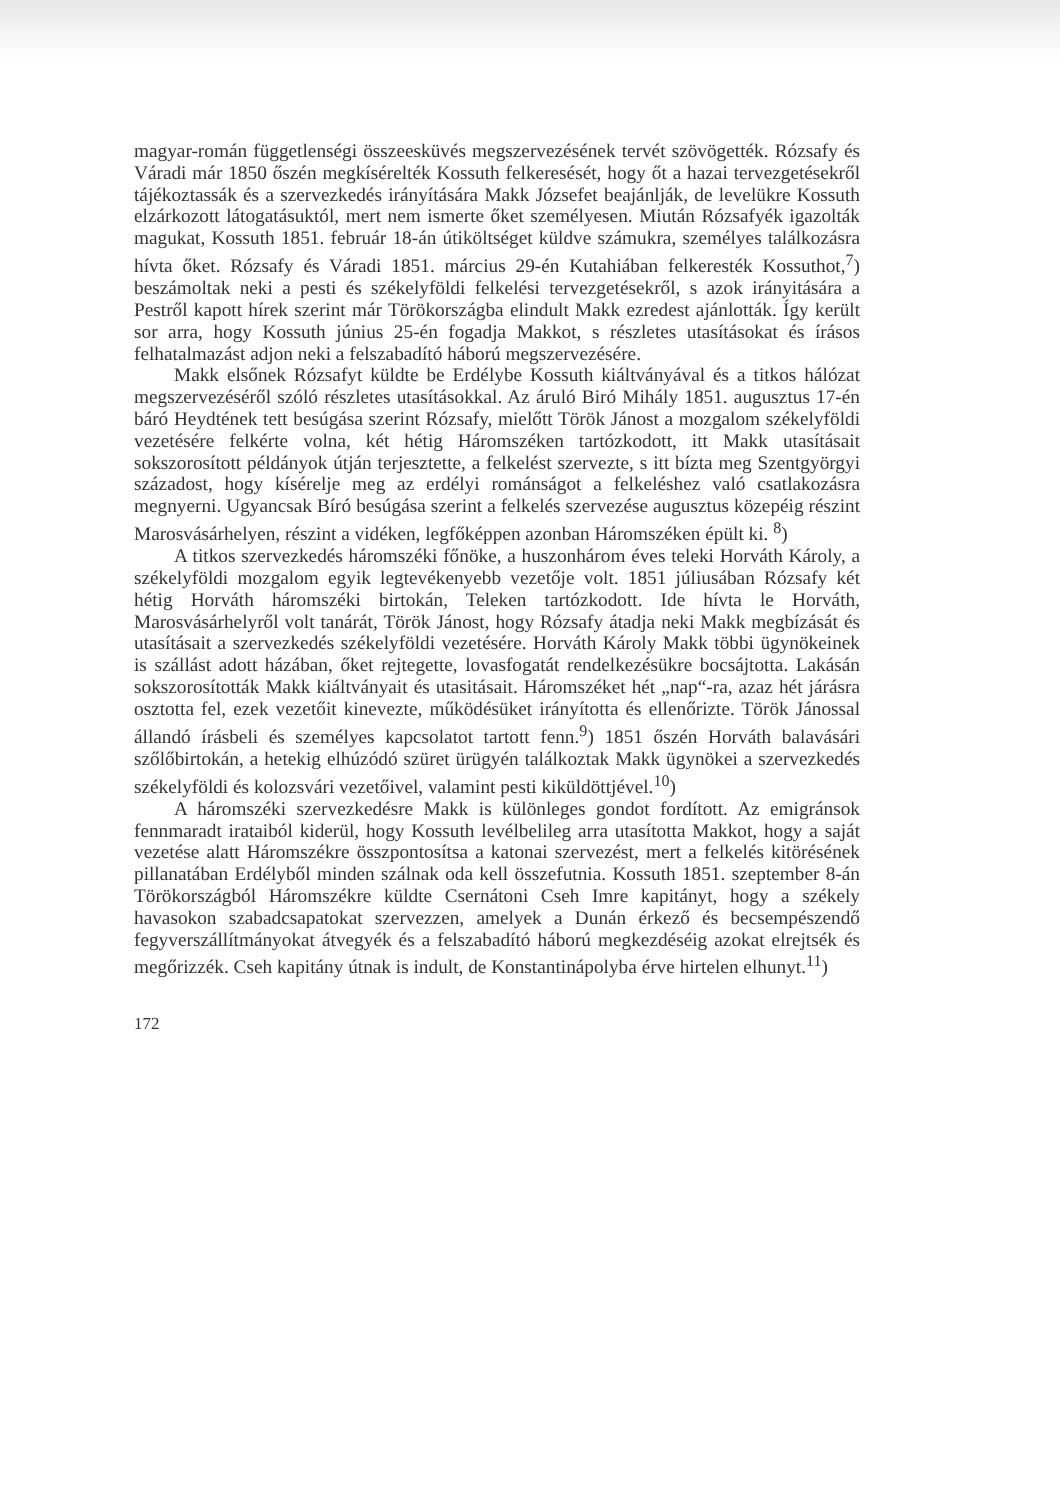magyar-román függetlenségi összeesküvés megszervezésének tervét szövögették. Rózsafy és Váradi már 1850 őszén megkísérelték Kossuth felkeresését, hogy őt a hazai tervezgetésekről tájékoztassák és a szervezkedés irányítására Makk Józsefet beajánlják, de levelükre Kossuth elzárkozott látogatásuktól, mert nem ismerte őket személyesen. Miután Rózsafyék igazolták magukat, Kossuth 1851. február 18-án útiköltséget küldve számukra, személyes találkozásra hívta őket. Rózsafy és Váradi 1851. március 29-én Kutahiában felkeresték Kossuthot,<sup>7</sup>) beszámoltak neki a pesti és székelyföldi felkelési tervezgetésekről, s azok irányitására a Pestről kapott hírek szerint már Törökországba elindult Makk ezredest ajánlották. Így került sor arra, hogy Kossuth június 25-én fogadja Makkot, s részletes utasításokat és írásos felhatalmazást adjon neki a felszabadító háború megszervezésére.
Makk elsőnek Rózsafyt küldte be Erdélybe Kossuth kiáltványával és a titkos hálózat megszervezéséről szóló részletes utasításokkal. Az áruló Biró Mihály 1851. augusztus 17-én báró Heydtének tett besúgása szerint Rózsafy, mielőtt Török Jánost a mozgalom székelyföldi vezetésére felkérte volna, két hétig Háromszéken tartózkodott, itt Makk utasításait sokszorosított példányok útján terjesztette, a felkelést szervezte, s itt bízta meg Szentgyörgyi századost, hogy kísérelje meg az erdélyi románságot a felkeléshez való csatlakozásra megnyerni. Ugyancsak Bíró besúgása szerint a felkelés szervezése augusztus közepéig részint Marosvásárhelyen, részint a vidéken, legfőképpen azonban Háromszéken épült ki. <sup>8</sup>)
A titkos szervezkedés háromszéki főnöke, a huszonhárom éves teleki Horváth Károly, a székelyföldi mozgalom egyik legtevékenyebb vezetője volt. 1851 júliusában Rózsafy két hétig Horváth háromszéki birtokán, Teleken tartózkodott. Ide hívta le Horváth, Marosvásárhelyről volt tanárát, Török Jánost, hogy Rózsafy átadja neki Makk megbízását és utasításait a szervezkedés székelyföldi vezetésére. Horváth Károly Makk többi ügynökeinek is szállást adott házában, őket rejtegette, lovasfogatát rendelkezésükre bocsájtotta. Lakásán sokszorosították Makk kiáltványait és utasitásait. Háromszéket hét „nap“-ra, azaz hét járásra osztotta fel, ezek vezetőit kinevezte, működésüket irányította és ellenőrizte. Török Jánossal állandó írásbeli és személyes kapcsolatot tartott fenn.<sup>9</sup>) 1851 őszén Horváth balavásári szőlőbirtokán, a hetekig elhúzódó szüret ürügyén találkoztak Makk ügynökei a szervezkedés székelyföldi és kolozsvári vezetőivel, valamint pesti kiküldöttjével.<sup>10</sup>)
A háromszéki szervezkedésre Makk is különleges gondot fordított. Az emigránsok fennmaradt irataiból kiderül, hogy Kossuth levélbelileg arra utasította Makkot, hogy a saját vezetése alatt Háromszékre összpontosítsa a katonai szervezést, mert a felkelés kitörésének pillanatában Erdélyből minden szálnak oda kell összefutnia. Kossuth 1851. szeptember 8-án Törökországból Háromszékre küldte Csernátoni Cseh Imre kapitányt, hogy a székely havasokon szabadcsapatokat szervezzen, amelyek a Dunán érkező és becsempészendő fegyverszállítmányokat átvegyék és a felszabadító háború megkezdéséig azokat elrejtsék és megőrizzék. Cseh kapitány útnak is indult, de Konstantinápolyba érve hirtelen elhunyt.<sup>11</sup>)
172